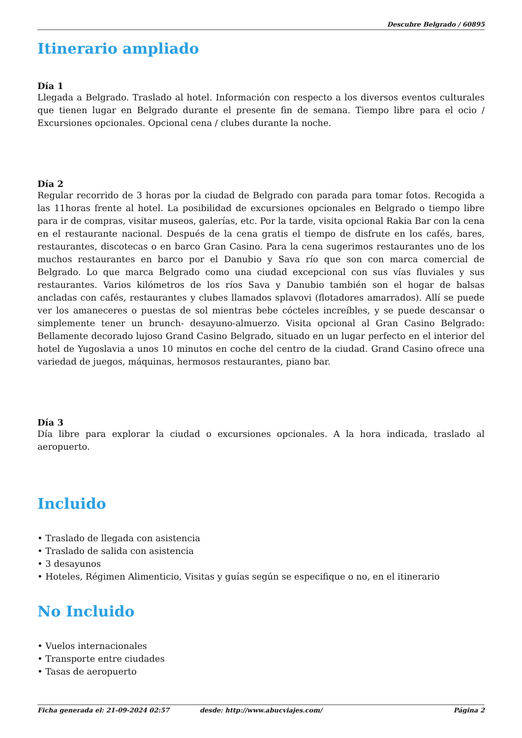Descubre Belgrado / 60895
Itinerario ampliado
Día 1
Llegada a Belgrado. Traslado al hotel. Información con respecto a los diversos eventos culturales que tienen lugar en Belgrado durante el presente fin de semana. Tiempo libre para el ocio / Excursiones opcionales. Opcional cena / clubes durante la noche.
Día 2
Regular recorrido de 3 horas por la ciudad de Belgrado con parada para tomar fotos. Recogida a las 11horas frente al hotel. La posibilidad de excursiones opcionales en Belgrado o tiempo libre para ir de compras, visitar museos, galerías, etc. Por la tarde, visita opcional Rakia Bar con la cena en el restaurante nacional. Después de la cena gratis el tiempo de disfrute en los cafés, bares, restaurantes, discotecas o en barco Gran Casino. Para la cena sugerimos restaurantes uno de los muchos restaurantes en barco por el Danubio y Sava río que son con marca comercial de Belgrado. Lo que marca Belgrado como una ciudad excepcional con sus vías fluviales y sus restaurantes. Varios kilómetros de los ríos Sava y Danubio también son el hogar de balsas ancladas con cafés, restaurantes y clubes llamados splavovi (flotadores amarrados). Allí se puede ver los amaneceres o puestas de sol mientras bebe cócteles increíbles, y se puede descansar o simplemente tener un brunch- desayuno-almuerzo. Visita opcional al Gran Casino Belgrado: Bellamente decorado lujoso Grand Casino Belgrado, situado en un lugar perfecto en el interior del hotel de Yugoslavia a unos 10 minutos en coche del centro de la ciudad. Grand Casino ofrece una variedad de juegos, máquinas, hermosos restaurantes, piano bar.
Día 3
Día libre para explorar la ciudad o excursiones opcionales. A la hora indicada, traslado al aeropuerto.
Incluido
• Traslado de llegada con asistencia
• Traslado de salida con asistencia
• 3 desayunos
• Hoteles, Régimen Alimenticio, Visitas y guías según se especifique o no, en el itinerario
No Incluido
• Vuelos internacionales
• Transporte entre ciudades
• Tasas de aeropuerto
Ficha generada el: 21-09-2024 02:57 desde: http://www.abucviajes.com/ Página 2